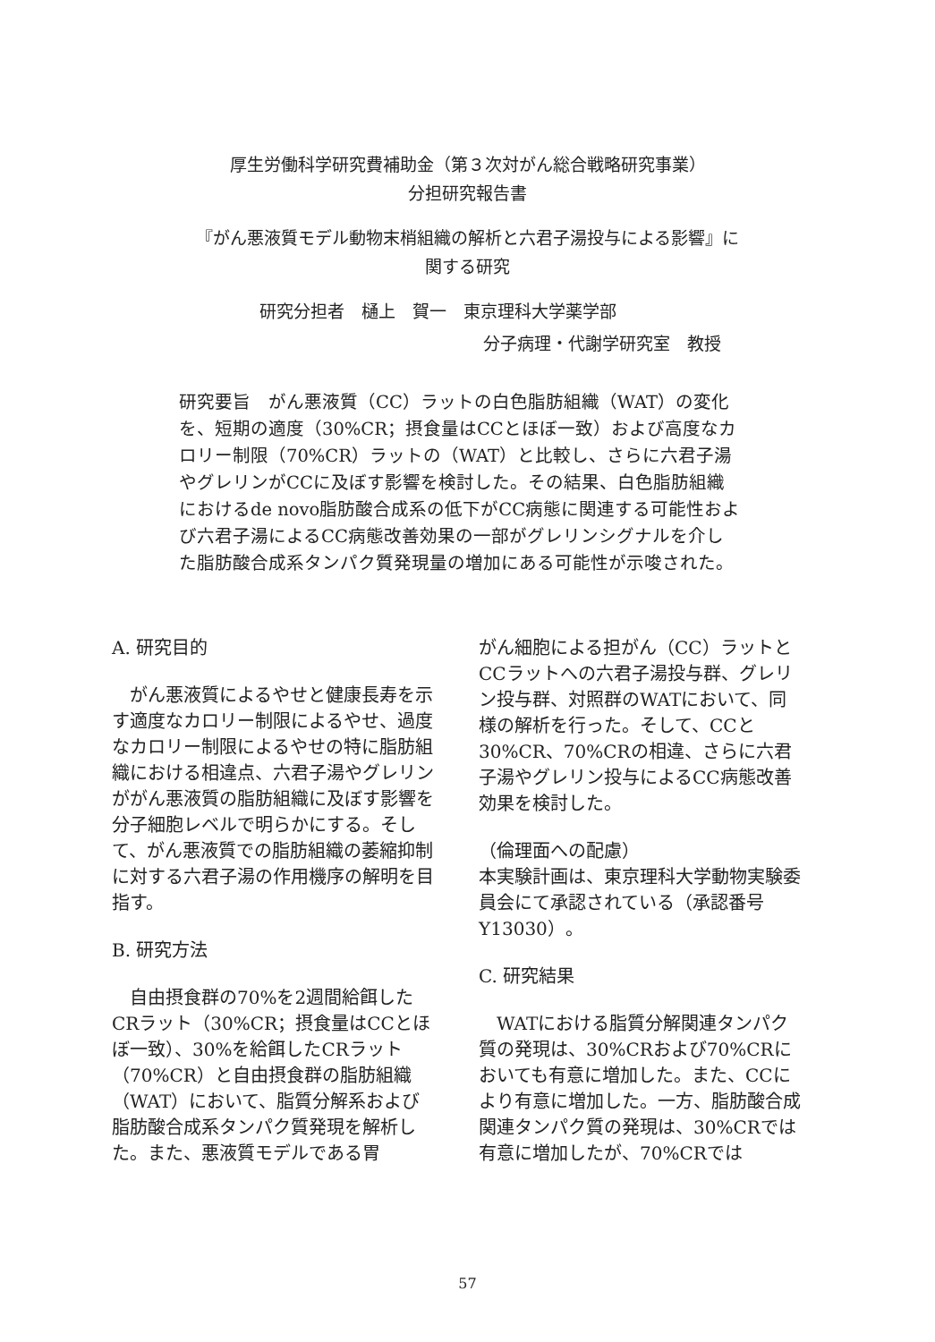厚生労働科学研究費補助金（第３次対がん総合戦略研究事業）
分担研究報告書
『がん悪液質モデル動物末梢組織の解析と六君子湯投与による影響』に
関する研究
研究分担者　樋上　賀一　東京理科大学薬学部
分子病理・代謝学研究室　教授
研究要旨　がん悪液質（CC）ラットの白色脂肪組織（WAT）の変化を、短期の適度（30%CR；摂食量はCCとほぼ一致）および高度なカロリー制限（70%CR）ラットの（WAT）と比較し、さらに六君子湯やグレリンがCCに及ぼす影響を検討した。その結果、白色脂肪組織におけるde novo脂肪酸合成系の低下がCC病態に関連する可能性および六君子湯によるCC病態改善効果の一部がグレリンシグナルを介した脂肪酸合成系タンパク質発現量の増加にある可能性が示唆された。
A. 研究目的
　がん悪液質によるやせと健康長寿を示す適度なカロリー制限によるやせ、過度なカロリー制限によるやせの特に脂肪組織における相違点、六君子湯やグレリンががん悪液質の脂肪組織に及ぼす影響を分子細胞レベルで明らかにする。そして、がん悪液質での脂肪組織の萎縮抑制に対する六君子湯の作用機序の解明を目指す。
B. 研究方法
　自由摂食群の70%を2週間給餌したCRラット（30%CR；摂食量はCCとほぼ一致）、30%を給餌したCRラット（70%CR）と自由摂食群の脂肪組織（WAT）において、脂質分解系および脂肪酸合成系タンパク質発現を解析した。また、悪液質モデルである胃
がん細胞による担がん（CC）ラットとCCラットへの六君子湯投与群、グレリン投与群、対照群のWATにおいて、同様の解析を行った。そして、CCと30%CR、70%CRの相違、さらに六君子湯やグレリン投与によるCC病態改善効果を検討した。
（倫理面への配慮）
本実験計画は、東京理科大学動物実験委員会にて承認されている（承認番号Y13030）。
C. 研究結果
　WATにおける脂質分解関連タンパク質の発現は、30%CRおよび70%CRにおいても有意に増加した。また、CCにより有意に増加した。一方、脂肪酸合成関連タンパク質の発現は、30%CRでは有意に増加したが、70%CRでは
57